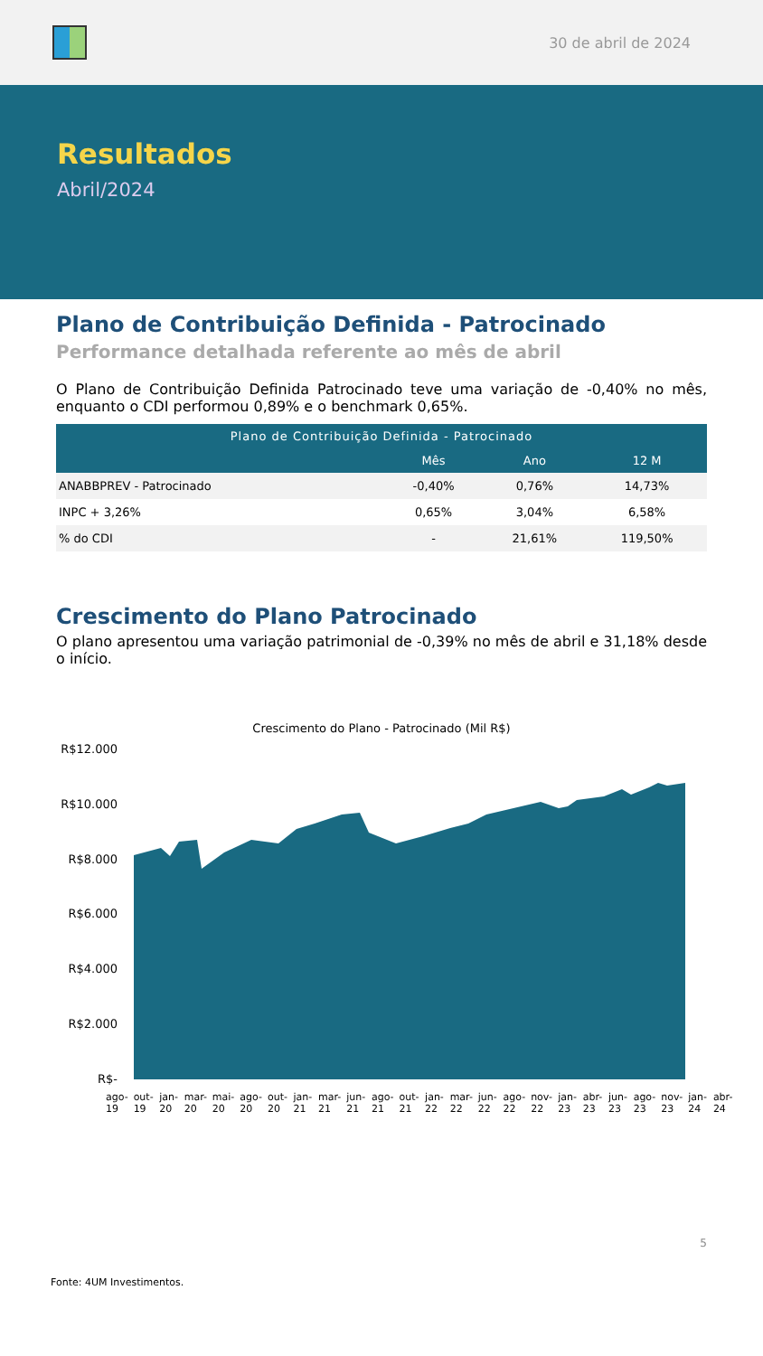30 de abril de 2024
Resultados
Abril/2024
Plano de Contribuição Definida - Patrocinado
Performance detalhada referente ao mês de abril
O Plano de Contribuição Definida Patrocinado teve uma variação de -0,40% no mês, enquanto o CDI performou 0,89% e o benchmark 0,65%.
| Plano de Contribuição Definida - Patrocinado | | | |
| --- | --- | --- | --- |
| | Mês | Ano | 12 M |
| ANABBPREV - Patrocinado | -0,40% | 0,76% | 14,73% |
| INPC + 3,26% | 0,65% | 3,04% | 6,58% |
| % do CDI | - | 21,61% | 119,50% |
Crescimento do Plano Patrocinado
O plano apresentou uma variação patrimonial de -0,39% no mês de abril e 31,18% desde o início.
Crescimento do Plano - Patrocinado (Mil R$)
R$12.000
R$10.000
R$8.000
R$6.000
R$4.000
R$2.000
R$-
ago-19 out-19 jan-20 mar-20 mai-20 ago-20 out-20 jan-21 mar-21 jun-21 ago-21 out-21 jan-22 mar-22 jun-22 ago-22 nov-22 jan-23 abr-23 jun-23 ago-23 nov-23 jan-24 abr-24
5
Fonte: 4UM Investimentos.